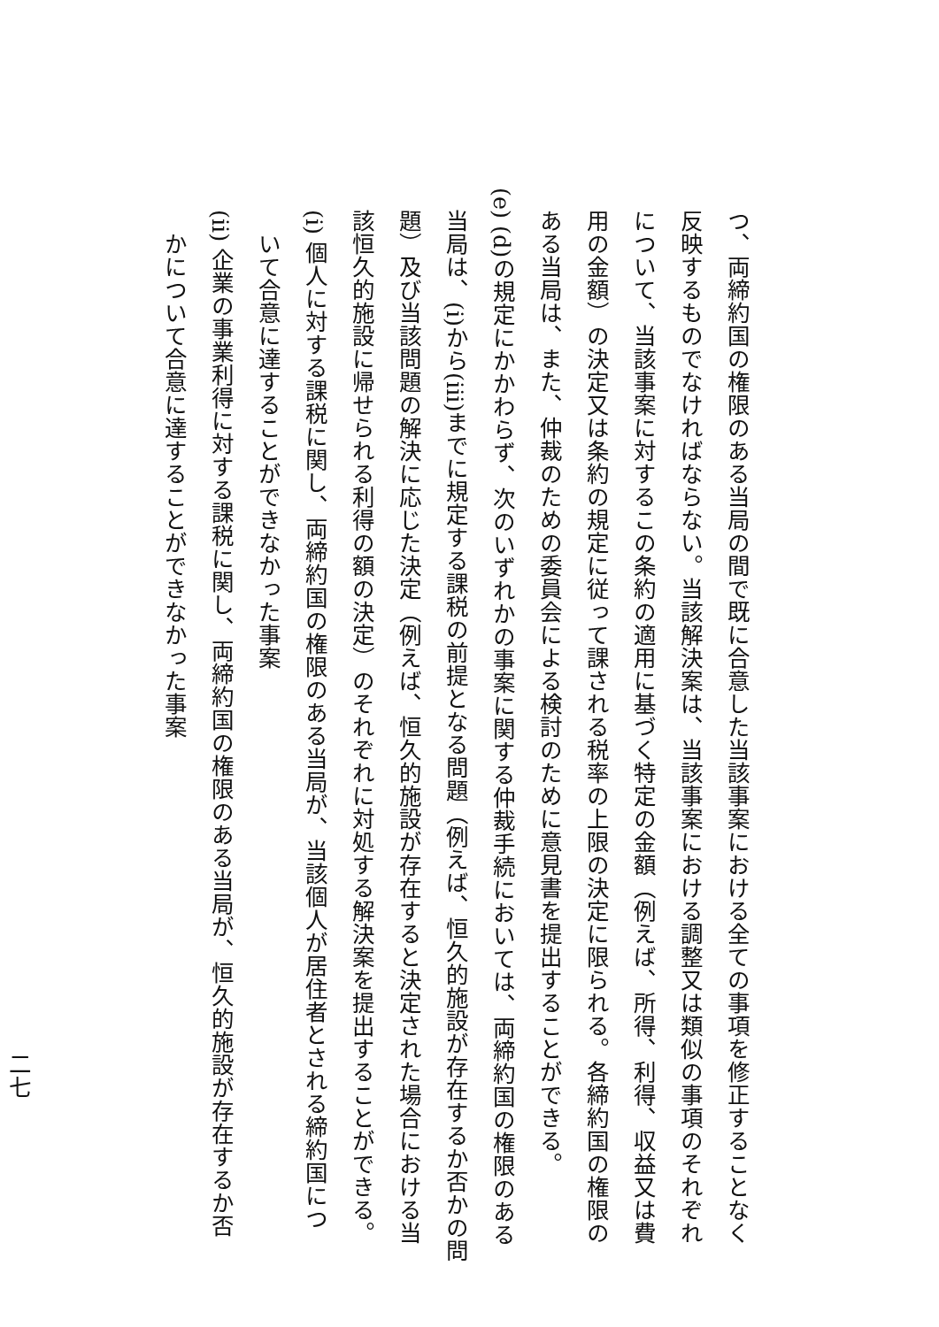つ、両締約国の権限のある当局の間で既に合意した当該事案における全ての事項を修正することなく
反映するものでなければならない。当該解決案は、当該事案における調整又は類似の事項のそれぞれ
について、当該事案に対するこの条約の適用に基づく特定の金額（例えば、所得、利得、収益又は費
用の金額）の決定又は条約の規定に従って課される税率の上限の決定に限られる。各締約国の権限の
ある当局は、また、仲裁のための委員会による検討のために意見書を提出することができる。
(e) (d)の規定にかかわらず、次のいずれかの事案に関する仲裁手続においては、両締約国の権限のある
当局は、(i)から(iii)までに規定する課税の前提となる問題（例えば、恒久的施設が存在するか否かの問
題）及び当該問題の解決に応じた決定（例えば、恒久的施設が存在すると決定された場合における当
該恒久的施設に帰せられる利得の額の決定）のそれぞれに対処する解決案を提出することができる。
(i) 個人に対する課税に関し、両締約国の権限のある当局が、当該個人が居住者とされる締約国につ
いて合意に達することができなかった事案
(ii) 企業の事業利得に対する課税に関し、両締約国の権限のある当局が、恒久的施設が存在するか否
かについて合意に達することができなかった事案
二七